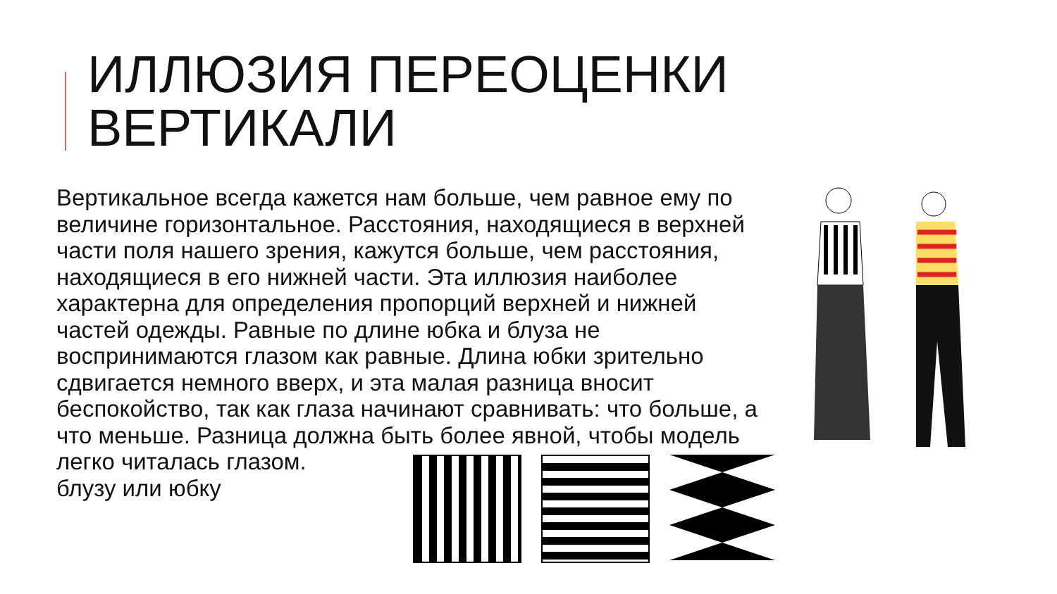ИЛЛЮЗИЯ ПЕРЕОЦЕНКИ
ВЕРТИКАЛИ
Вертикальное всегда кажется нам больше, чем равное ему по величине горизонтальное. Расстояния, находящиеся в верхней части поля нашего зрения, кажутся больше, чем расстояния, находящиеся в его нижней части. Эта иллюзия наиболее характерна для определения пропорций верхней и нижней частей одежды. Равные по длине юбка и блуза не воспринимаются глазом как равные. Длина юбки зрительно сдвигается немного вверх, и эта малая разница вносит беспокойство, так как глаза начинают сравнивать: что больше, а что меньше. Разница должна быть более явной, чтобы модель легко читалась глазом.
блузу или юбку